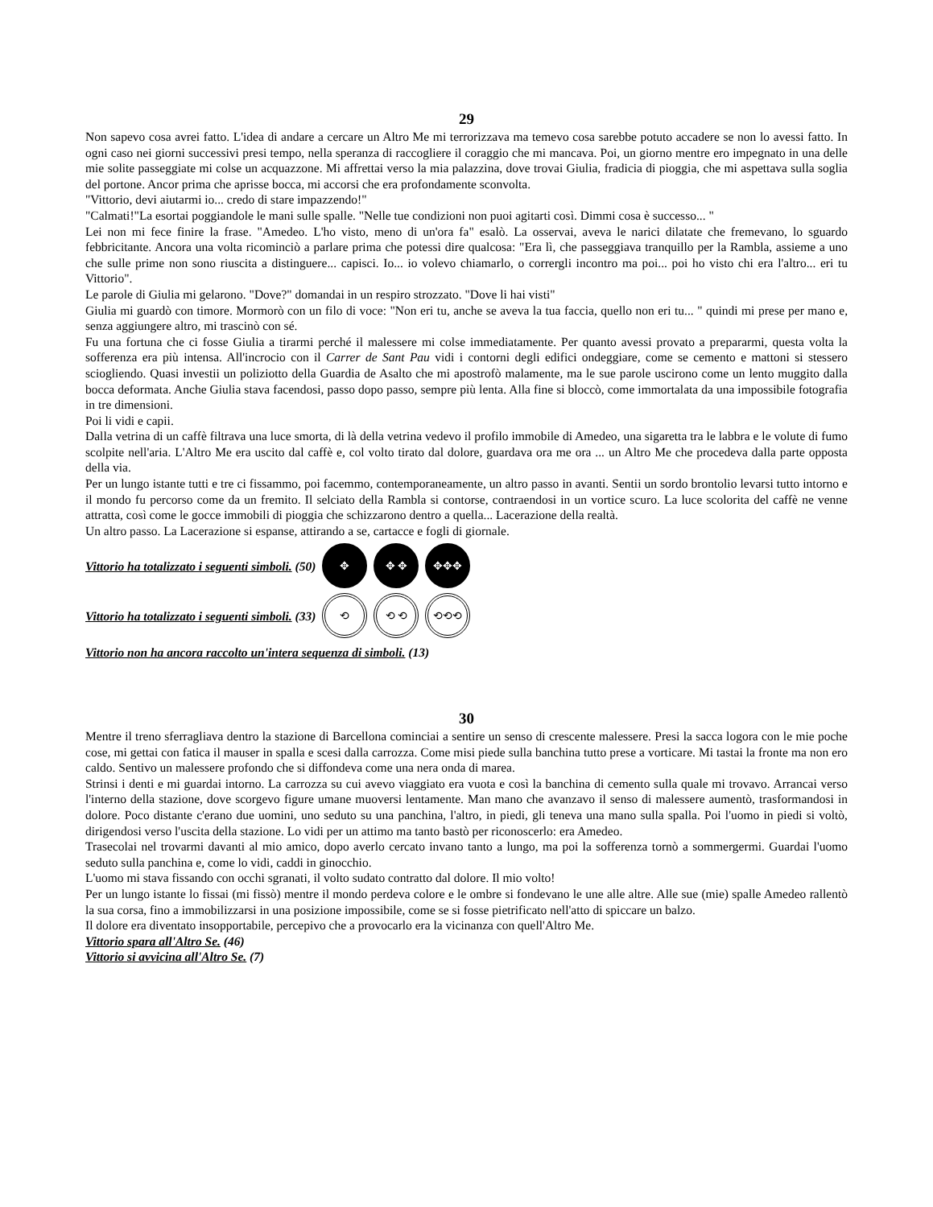29
Non sapevo cosa avrei fatto. L'idea di andare a cercare un Altro Me mi terrorizzava ma temevo cosa sarebbe potuto accadere se non lo avessi fatto. In ogni caso nei giorni successivi presi tempo, nella speranza di raccogliere il coraggio che mi mancava. Poi, un giorno mentre ero impegnato in una delle mie solite passeggiate mi colse un acquazzone. Mi affrettai verso la mia palazzina, dove trovai Giulia, fradicia di pioggia, che mi aspettava sulla soglia del portone. Ancor prima che aprisse bocca, mi accorsi che era profondamente sconvolta.
"Vittorio, devi aiutarmi io... credo di stare impazzendo!"
"Calmati!"La esortai poggiandole le mani sulle spalle. "Nelle tue condizioni non puoi agitarti così. Dimmi cosa è successo... "
Lei non mi fece finire la frase. "Amedeo. L'ho visto, meno di un'ora fa" esalò. La osservai, aveva le narici dilatate che fremevano, lo sguardo febbricitante. Ancora una volta ricominciò a parlare prima che potessi dire qualcosa: "Era lì, che passeggiava tranquillo per la Rambla, assieme a uno che sulle prime non sono riuscita a distinguere... capisci. Io... io volevo chiamarlo, o corrergli incontro ma poi... poi ho visto chi era l'altro... eri tu Vittorio".
Le parole di Giulia mi gelarono. "Dove?" domandai in un respiro strozzato. "Dove li hai visti"
Giulia mi guardò con timore. Mormorò con un filo di voce: "Non eri tu, anche se aveva la tua faccia, quello non eri tu... " quindi mi prese per mano e, senza aggiungere altro, mi trascinò con sé.
Fu una fortuna che ci fosse Giulia a tirarmi perché il malessere mi colse immediatamente. Per quanto avessi provato a prepararmi, questa volta la sofferenza era più intensa. All'incrocio con il Carrer de Sant Pau vidi i contorni degli edifici ondeggiare, come se cemento e mattoni si stessero sciogliendo. Quasi investii un poliziotto della Guardia de Asalto che mi apostrofò malamente, ma le sue parole uscirono come un lento muggito dalla bocca deformata. Anche Giulia stava facendosi, passo dopo passo, sempre più lenta. Alla fine si bloccò, come immortalata da una impossibile fotografia in tre dimensioni.
Poi li vidi e capii.
Dalla vetrina di un caffè filtrava una luce smorta, di là della vetrina vedevo il profilo immobile di Amedeo, una sigaretta tra le labbra e le volute di fumo scolpite nell'aria. L'Altro Me era uscito dal caffè e, col volto tirato dal dolore, guardava ora me ora ... un Altro Me che procedeva dalla parte opposta della via.
Per un lungo istante tutti e tre ci fissammo, poi facemmo, contemporaneamente, un altro passo in avanti. Sentii un sordo brontolio levarsi tutto intorno e il mondo fu percorso come da un fremito. Il selciato della Rambla si contorse, contraendosi in un vortice scuro. La luce scolorita del caffè ne venne attratta, così come le gocce immobili di pioggia che schizzarono dentro a quella... Lacerazione della realtà.
Un altro passo. La Lacerazione si espanse, attirando a se, cartacce e fogli di giornale.
Vittorio ha totalizzato i seguenti simboli. (50) ✥ ✥ ✥ ✥✥✥
Vittorio ha totalizzato i seguenti simboli. (33) ⟲ ⟲ ⟲ ⟲⟲⟲
Vittorio non ha ancora raccolto un'intera sequenza di simboli. (13)
30
Mentre il treno sferragliava dentro la stazione di Barcellona cominciai a sentire un senso di crescente malessere. Presi la sacca logora con le mie poche cose, mi gettai con fatica il mauser in spalla e scesi dalla carrozza. Come misi piede sulla banchina tutto prese a vorticare. Mi tastai la fronte ma non ero caldo. Sentivo un malessere profondo che si diffondeva come una nera onda di marea.
Strinsi i denti e mi guardai intorno. La carrozza su cui avevo viaggiato era vuota e così la banchina di cemento sulla quale mi trovavo. Arrancai verso l'interno della stazione, dove scorgevo figure umane muoversi lentamente. Man mano che avanzavo il senso di malessere aumentò, trasformandosi in dolore. Poco distante c'erano due uomini, uno seduto su una panchina, l'altro, in piedi, gli teneva una mano sulla spalla. Poi l'uomo in piedi si voltò, dirigendosi verso l'uscita della stazione. Lo vidi per un attimo ma tanto bastò per riconoscerlo: era Amedeo.
Trasecolai nel trovarmi davanti al mio amico, dopo averlo cercato invano tanto a lungo, ma poi la sofferenza tornò a sommergermi. Guardai l'uomo seduto sulla panchina e, come lo vidi, caddi in ginocchio.
L'uomo mi stava fissando con occhi sgranati, il volto sudato contratto dal dolore. Il mio volto!
Per un lungo istante lo fissai (mi fissò) mentre il mondo perdeva colore e le ombre si fondevano le une alle altre. Alle sue (mie) spalle Amedeo rallentò la sua corsa, fino a immobilizzarsi in una posizione impossibile, come se si fosse pietrificato nell'atto di spiccare un balzo.
Il dolore era diventato insopportabile, percepivo che a provocarlo era la vicinanza con quell'Altro Me.
Vittorio spara all'Altro Se. (46)
Vittorio si avvicina all'Altro Se. (7)